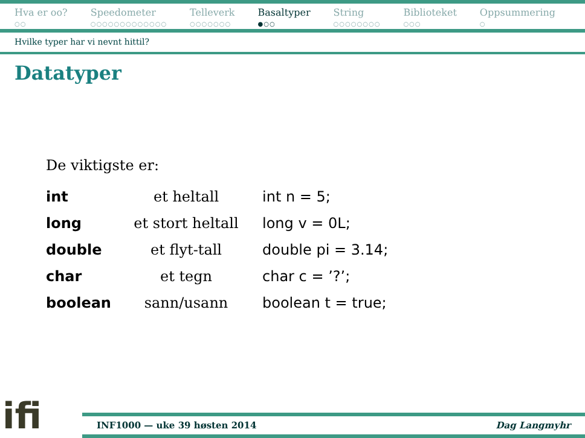Hva er oo?
○○
Speedometer
○○○○○○○○○○○○○
Telleverk
○○○○○○○
Basaltyper
●○○
String
○○○○○○○○
Biblioteket
○○○
Oppsummering
○
Hvilke typer har vi nevnt hittil?
Datatyper
De viktigste er:
| int | et heltall | int n = 5; |
| long | et stort heltall | long v = 0L; |
| double | et flyt-tall | double pi = 3.14; |
| char | et tegn | char c = ’?’; |
| boolean | sann/usann | boolean t = true; |
ifi
INF1000 — uke 39 høsten 2014 Dag Langmyhr